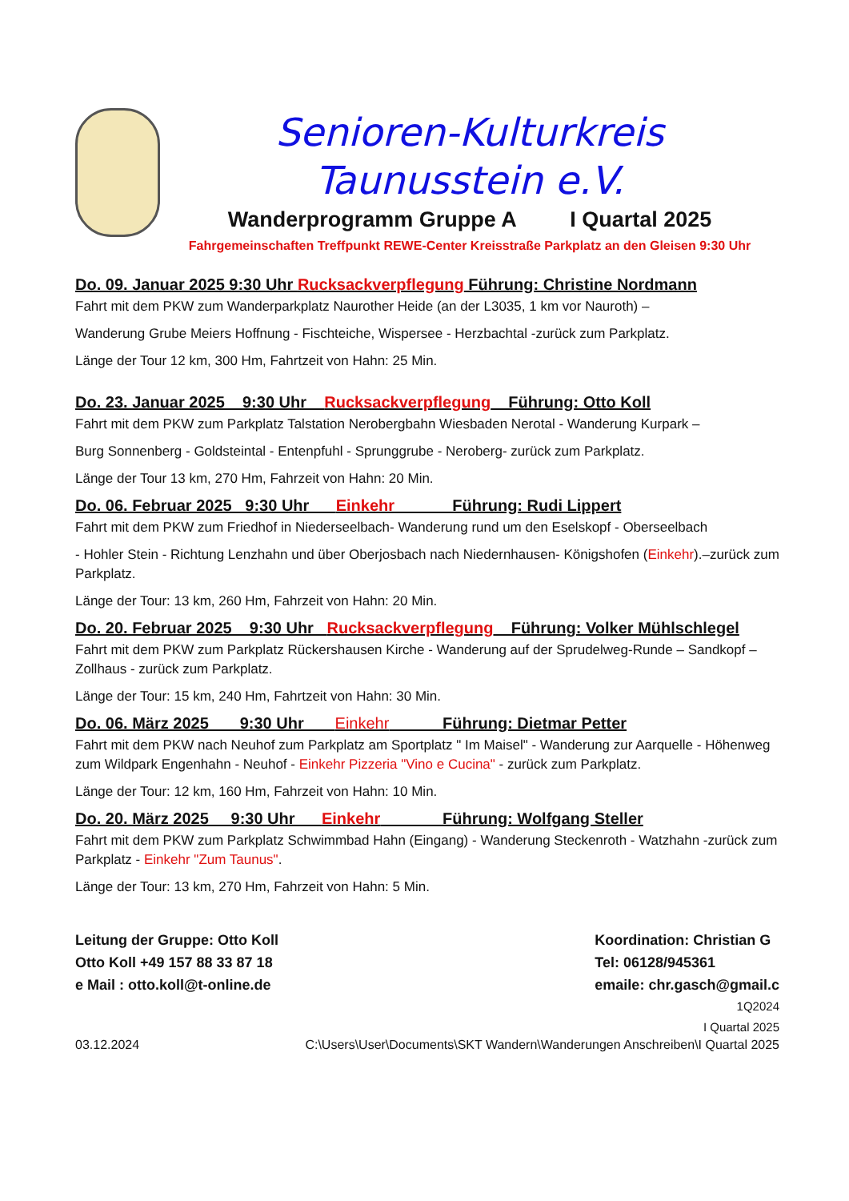Senioren-Kulturkreis
Taunusstein e.V.
Wanderprogramm Gruppe A I Quartal 2025
Fahrgemeinschaften Treffpunkt REWE-Center Kreisstraße Parkplatz an den Gleisen 9:30 Uhr
Do. 09. Januar 2025 9:30 Uhr Rucksackverpflegung Führung: Christine Nordmann
Fahrt mit dem PKW zum Wanderparkplatz Naurother Heide (an der L3035, 1 km vor Nauroth) –
Wanderung Grube Meiers Hoffnung - Fischteiche, Wispersee - Herzbachtal -zurück zum Parkplatz.
Länge der Tour 12 km, 300 Hm, Fahrtzeit von Hahn: 25 Min.
Do. 23. Januar 2025 9:30 Uhr Rucksackverpflegung Führung: Otto Koll
Fahrt mit dem PKW zum Parkplatz Talstation Nerobergbahn Wiesbaden Nerotal - Wanderung Kurpark –
Burg Sonnenberg - Goldsteintal - Entenpfuhl - Sprunggrube - Neroberg- zurück zum Parkplatz.
Länge der Tour 13 km, 270 Hm, Fahrzeit von Hahn: 20 Min.
Do. 06. Februar 2025 9:30 Uhr Einkehr Führung: Rudi Lippert
Fahrt mit dem PKW zum Friedhof in Niederseelbach- Wanderung rund um den Eselskopf - Oberseelbach
- Hohler Stein - Richtung Lenzhahn und über Oberjosbach nach Niedernhausen- Königshofen (Einkehr).–zurück zum Parkplatz.
Länge der Tour: 13 km, 260 Hm, Fahrzeit von Hahn: 20 Min.
Do. 20. Februar 2025 9:30 Uhr Rucksackverpflegung Führung: Volker Mühlschlegel
Fahrt mit dem PKW zum Parkplatz Rückershausen Kirche - Wanderung auf der Sprudelweg-Runde – Sandkopf – Zollhaus - zurück zum Parkplatz.
Länge der Tour: 15 km, 240 Hm, Fahrtzeit von Hahn: 30 Min.
Do. 06. März 2025 9:30 Uhr Einkehr Führung: Dietmar Petter
Fahrt mit dem PKW nach Neuhof zum Parkplatz am Sportplatz " Im Maisel" - Wanderung zur Aarquelle - Höhenweg zum Wildpark Engenhahn - Neuhof - Einkehr Pizzeria "Vino e Cucina" - zurück zum Parkplatz.
Länge der Tour: 12 km, 160 Hm, Fahrzeit von Hahn: 10 Min.
Do. 20. März 2025 9:30 Uhr Einkehr Führung: Wolfgang Steller
Fahrt mit dem PKW zum Parkplatz Schwimmbad Hahn (Eingang) - Wanderung Steckenroth - Watzhahn -zurück zum Parkplatz - Einkehr "Zum Taunus".
Länge der Tour: 13 km, 270 Hm, Fahrzeit von Hahn: 5 Min.
Leitung der Gruppe: Otto Koll
Otto Koll +49 157 88 33 87 18
e Mail : otto.koll@t-online.de
Koordination: Christian G
Tel: 06128/945361
emaile: chr.gasch@gmail.c
1Q2024
I Quartal 2025
03.12.2024 C:\Users\User\Documents\SKT Wandern\Wanderungen Anschreiben\I Quartal 2025